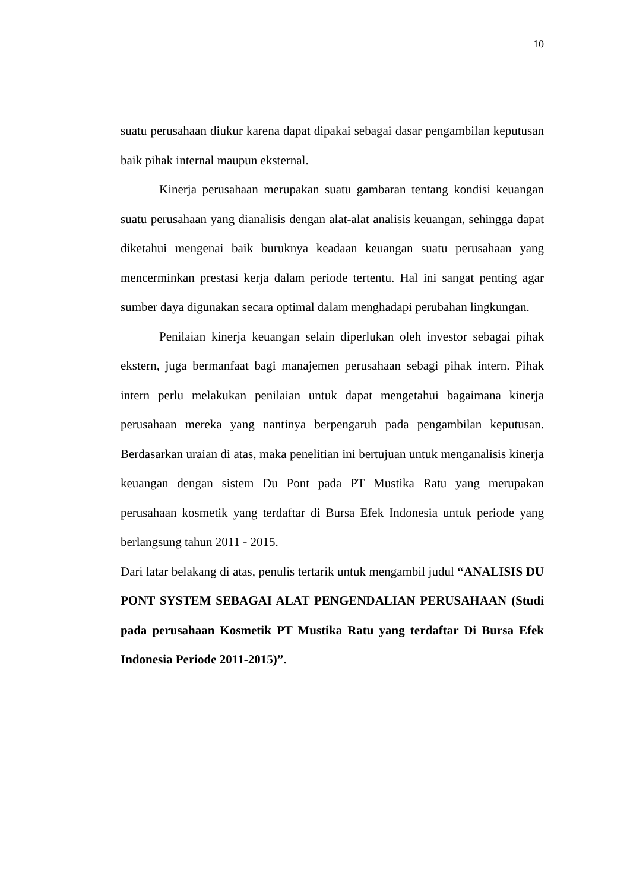10
suatu perusahaan diukur karena dapat dipakai sebagai dasar pengambilan keputusan baik pihak internal maupun eksternal.
Kinerja perusahaan merupakan suatu gambaran tentang kondisi keuangan suatu perusahaan yang dianalisis dengan alat-alat analisis keuangan, sehingga dapat diketahui mengenai baik buruknya keadaan keuangan suatu perusahaan yang mencerminkan prestasi kerja dalam periode tertentu. Hal ini sangat penting agar sumber daya digunakan secara optimal dalam menghadapi perubahan lingkungan.
Penilaian kinerja keuangan selain diperlukan oleh investor sebagai pihak ekstern, juga bermanfaat bagi manajemen perusahaan sebagi pihak intern. Pihak intern perlu melakukan penilaian untuk dapat mengetahui bagaimana kinerja perusahaan mereka yang nantinya berpengaruh pada pengambilan keputusan. Berdasarkan uraian di atas, maka penelitian ini bertujuan untuk menganalisis kinerja keuangan dengan sistem Du Pont pada PT Mustika Ratu yang merupakan perusahaan kosmetik yang terdaftar di Bursa Efek Indonesia untuk periode yang berlangsung tahun 2011 - 2015.
Dari latar belakang di atas, penulis tertarik untuk mengambil judul “ANALISIS DU PONT SYSTEM SEBAGAI ALAT PENGENDALIAN PERUSAHAAN (Studi pada perusahaan Kosmetik PT Mustika Ratu yang terdaftar Di Bursa Efek Indonesia Periode 2011-2015)”.